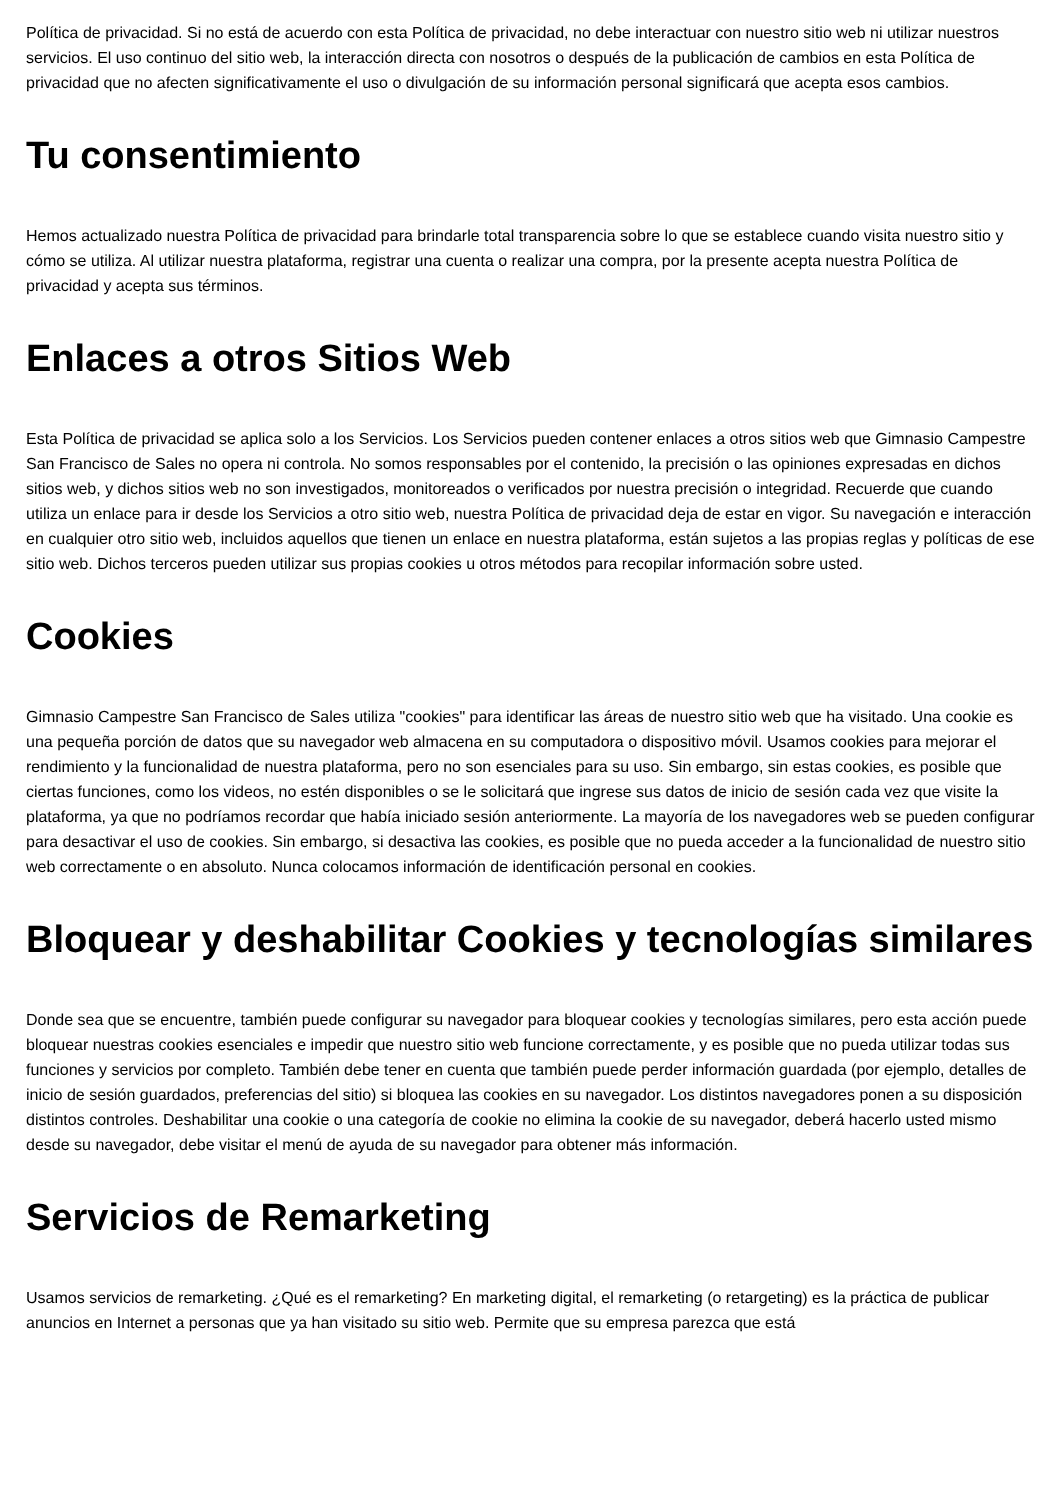Política de privacidad. Si no está de acuerdo con esta Política de privacidad, no debe interactuar con nuestro sitio web ni utilizar nuestros servicios. El uso continuo del sitio web, la interacción directa con nosotros o después de la publicación de cambios en esta Política de privacidad que no afecten significativamente el uso o divulgación de su información personal significará que acepta esos cambios.
Tu consentimiento
Hemos actualizado nuestra Política de privacidad para brindarle total transparencia sobre lo que se establece cuando visita nuestro sitio y cómo se utiliza. Al utilizar nuestra plataforma, registrar una cuenta o realizar una compra, por la presente acepta nuestra Política de privacidad y acepta sus términos.
Enlaces a otros Sitios Web
Esta Política de privacidad se aplica solo a los Servicios. Los Servicios pueden contener enlaces a otros sitios web que Gimnasio Campestre San Francisco de Sales no opera ni controla. No somos responsables por el contenido, la precisión o las opiniones expresadas en dichos sitios web, y dichos sitios web no son investigados, monitoreados o verificados por nuestra precisión o integridad. Recuerde que cuando utiliza un enlace para ir desde los Servicios a otro sitio web, nuestra Política de privacidad deja de estar en vigor. Su navegación e interacción en cualquier otro sitio web, incluidos aquellos que tienen un enlace en nuestra plataforma, están sujetos a las propias reglas y políticas de ese sitio web. Dichos terceros pueden utilizar sus propias cookies u otros métodos para recopilar información sobre usted.
Cookies
Gimnasio Campestre San Francisco de Sales utiliza "cookies" para identificar las áreas de nuestro sitio web que ha visitado. Una cookie es una pequeña porción de datos que su navegador web almacena en su computadora o dispositivo móvil. Usamos cookies para mejorar el rendimiento y la funcionalidad de nuestra plataforma, pero no son esenciales para su uso. Sin embargo, sin estas cookies, es posible que ciertas funciones, como los videos, no estén disponibles o se le solicitará que ingrese sus datos de inicio de sesión cada vez que visite la plataforma, ya que no podríamos recordar que había iniciado sesión anteriormente. La mayoría de los navegadores web se pueden configurar para desactivar el uso de cookies. Sin embargo, si desactiva las cookies, es posible que no pueda acceder a la funcionalidad de nuestro sitio web correctamente o en absoluto. Nunca colocamos información de identificación personal en cookies.
Bloquear y deshabilitar Cookies y tecnologías similares
Donde sea que se encuentre, también puede configurar su navegador para bloquear cookies y tecnologías similares, pero esta acción puede bloquear nuestras cookies esenciales e impedir que nuestro sitio web funcione correctamente, y es posible que no pueda utilizar todas sus funciones y servicios por completo. También debe tener en cuenta que también puede perder información guardada (por ejemplo, detalles de inicio de sesión guardados, preferencias del sitio) si bloquea las cookies en su navegador. Los distintos navegadores ponen a su disposición distintos controles. Deshabilitar una cookie o una categoría de cookie no elimina la cookie de su navegador, deberá hacerlo usted mismo desde su navegador, debe visitar el menú de ayuda de su navegador para obtener más información.
Servicios de Remarketing
Usamos servicios de remarketing. ¿Qué es el remarketing? En marketing digital, el remarketing (o retargeting) es la práctica de publicar anuncios en Internet a personas que ya han visitado su sitio web. Permite que su empresa parezca que está